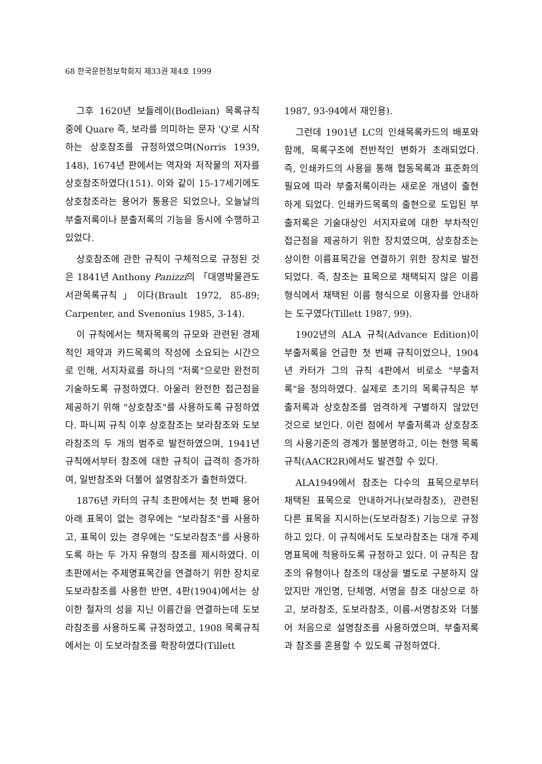68 한국문헌정보학회지 제33권 제4호 1999
그후 1620년 보들레이(Bodleian) 목록규칙 중에 Quare 즉, 보라를 의미하는 문자 'Q'로 시작하는 상호참조를 규정하였으며(Norris 1939, 148), 1674년 판에서는 역자와 저작물의 저자를 상호참조하였다(151). 이와 같이 15-17세기에도 상호참조라는 용어가 통용은 되었으나, 오늘날의 부출저록이나 분출저록의 기능을 동시에 수행하고 있었다.
상호참조에 관한 규칙이 구체적으로 규정된 것은 1841년 Anthony Panizzi의 「대영박물관도서관목록규칙」이다(Brault 1972, 85-89; Carpenter, and Svenonius 1985, 3-14).
이 규칙에서는 책자목록의 규모와 관련된 경제적인 제약과 카드목록의 작성에 소요되는 시간으로 인해, 서지자료를 하나의 "저록"으로만 완전히 기술하도록 규정하였다. 아울러 완전한 접근점을 제공하기 위해 "상호참조"를 사용하도록 규정하였다. 파니찌 규칙 이후 상호참조는 보라참조와 도보라참조의 두 개의 범주로 발전하였으며, 1941년 규칙에서부터 참조에 대한 규칙이 급격히 증가하여, 일반참조와 더불어 설명참조가 출현하였다.
1876년 카터의 규칙 초판에서는 첫 번째 용어 아래 표목이 없는 경우에는 "보라참조"를 사용하고, 표목이 있는 경우에는 "도보라참조"를 사용하도록 하는 두 가지 유형의 참조를 제시하였다. 이 초판에서는 주제명표목간을 연결하기 위한 장치로 도보라참조를 사용한 반면, 4판(1904)에서는 상이한 철자의 성을 지닌 이름간을 연결하는데 도보라참조를 사용하도록 규정하였고, 1908 목록규칙에서는 이 도보라참조를 확장하였다(Tillett
1987, 93-94에서 재인용).
그런데 1901년 LC의 인쇄목록카드의 배포와 함께, 목록구조에 전반적인 변화가 초래되었다. 즉, 인쇄카드의 사용을 통해 협동목록과 표준화의 필요에 따라 부출저록이라는 새로운 개념이 출현하게 되었다. 인쇄카드목록의 출현으로 도입된 부출저록은 기술대상인 서지자료에 대한 부차적인 접근점을 제공하기 위한 장치였으며, 상호참조는 상이한 이름표목간을 연결하기 위한 장치로 발전되었다. 즉, 참조는 표목으로 채택되지 않은 이름 형식에서 채택된 이름 형식으로 이용자를 안내하는 도구였다(Tillett 1987, 99).
1902년의 ALA 규칙(Advance Edition)이 부출저록을 언급한 첫 번째 규칙이었으나, 1904년 카터가 그의 규칙 4판에서 비로소 "부출저록"을 정의하였다. 실제로 초기의 목록규칙은 부출저록과 상호참조를 엄격하게 구별하지 않았던 것으로 보인다. 이런 점에서 부출저록과 상호참조의 사용기준의 경계가 불분명하고, 이는 현행 목록규칙(AACR2R)에서도 발견할 수 있다.
ALA1949에서 참조는 다수의 표목으로부터 채택된 표목으로 안내하거나(보라참조), 관련된 다른 표목을 지시하는(도보라참조) 기능으로 규정하고 있다. 이 규칙에서도 도보라참조는 대개 주제명표목에 적용하도록 규정하고 있다. 이 규칙은 참조의 유형이나 참조의 대상을 별도로 구분하지 않았지만 개인명, 단체명, 서명을 참조 대상으로 하고, 보라참조, 도보라참조, 이름-서명참조와 더불어 처음으로 설명참조를 사용하였으며, 부출저록과 참조를 혼용할 수 있도록 규정하였다.